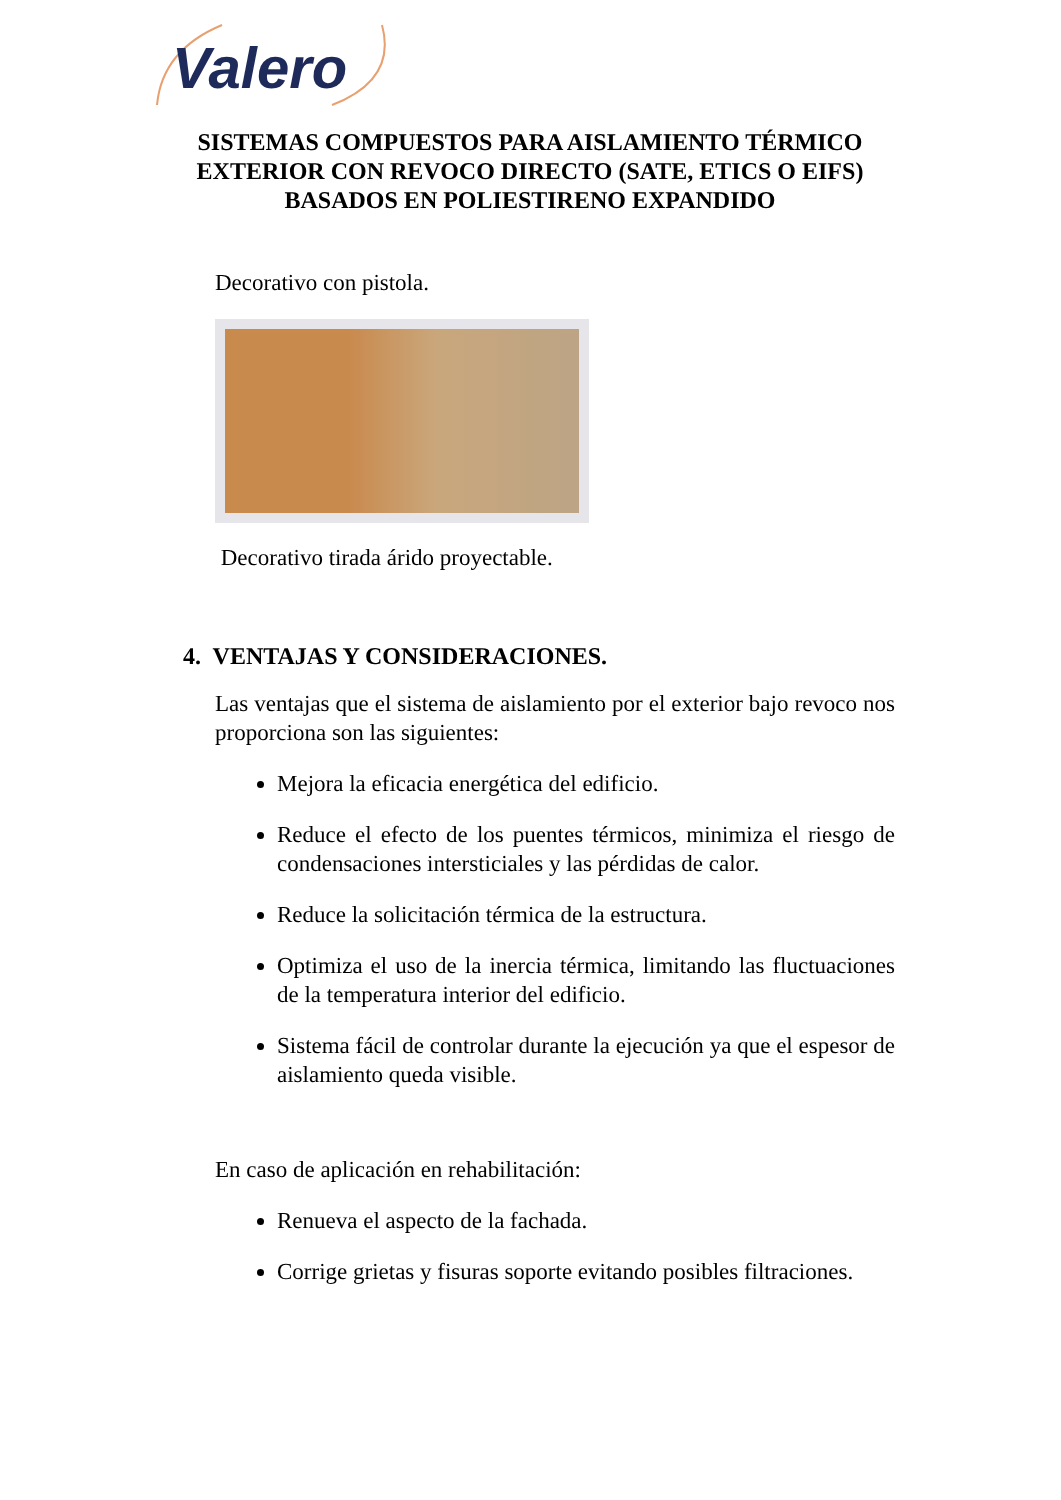Valero
SISTEMAS COMPUESTOS PARA AISLAMIENTO TÉRMICO EXTERIOR CON REVOCO DIRECTO (SATE, ETICS O EIFS) BASADOS EN POLIESTIRENO EXPANDIDO
Decorativo con pistola.
Decorativo tirada árido proyectable.
4. VENTAJAS Y CONSIDERACIONES.
Las ventajas que el sistema de aislamiento por el exterior bajo revoco nos proporciona son las siguientes:
Mejora la eficacia energética del edificio.
Reduce el efecto de los puentes térmicos, minimiza el riesgo de condensaciones intersticiales y las pérdidas de calor.
Reduce la solicitación térmica de la estructura.
Optimiza el uso de la inercia térmica, limitando las fluctuaciones de la temperatura interior del edificio.
Sistema fácil de controlar durante la ejecución ya que el espesor de aislamiento queda visible.
En caso de aplicación en rehabilitación:
Renueva el aspecto de la fachada.
Corrige grietas y fisuras soporte evitando posibles filtraciones.